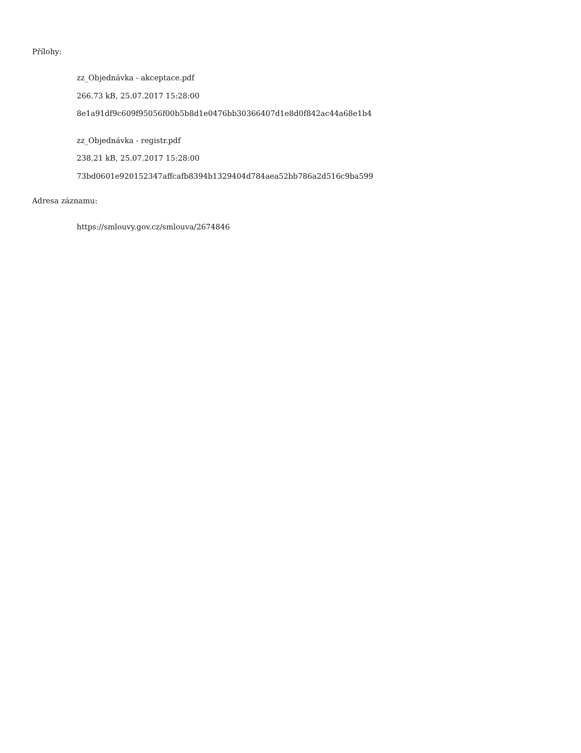Přílohy:
zz_Objednávka - akceptace.pdf
266.73 kB, 25.07.2017 15:28:00
8e1a91df9c609f95056f00b5b8d1e0476bb30366407d1e8d0f842ac44a68e1b4
zz_Objednávka - registr.pdf
238.21 kB, 25.07.2017 15:28:00
73bd0601e920152347affcafb8394b1329404d784aea52bb786a2d516c9ba599
Adresa záznamu:
https://smlouvy.gov.cz/smlouva/2674846